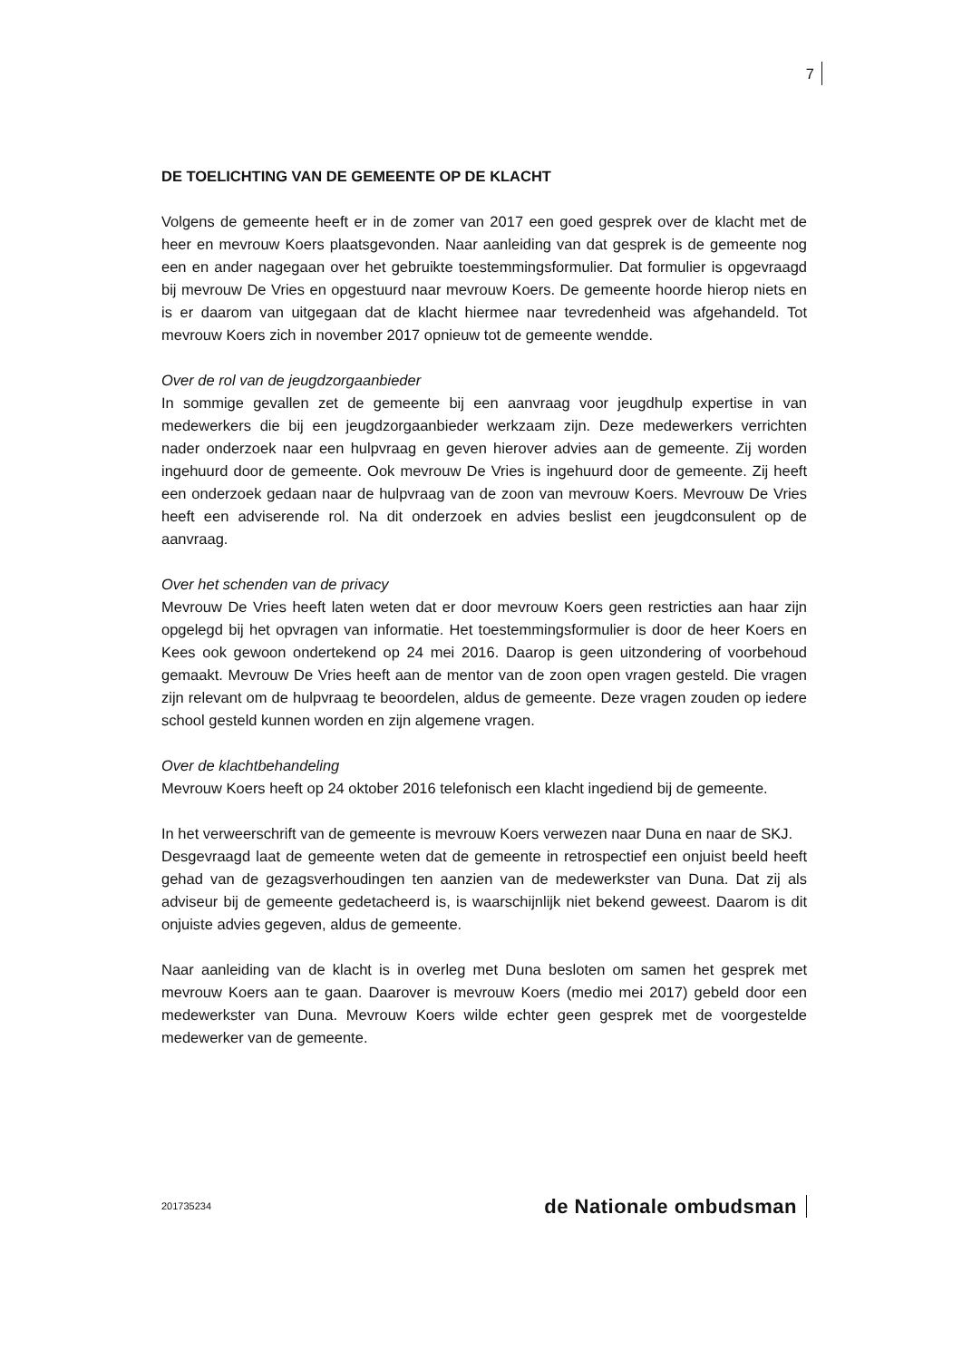7
DE TOELICHTING VAN DE GEMEENTE OP DE KLACHT
Volgens de gemeente heeft er in de zomer van 2017 een goed gesprek over de klacht met de heer en mevrouw Koers plaatsgevonden. Naar aanleiding van dat gesprek is de gemeente nog een en ander nagegaan over het gebruikte toestemmingsformulier. Dat formulier is opgevraagd bij mevrouw De Vries en opgestuurd naar mevrouw Koers. De gemeente hoorde hierop niets en is er daarom van uitgegaan dat de klacht hiermee naar tevredenheid was afgehandeld. Tot mevrouw Koers zich in november 2017 opnieuw tot de gemeente wendde.
Over de rol van de jeugdzorgaanbieder
In sommige gevallen zet de gemeente bij een aanvraag voor jeugdhulp expertise in van medewerkers die bij een jeugdzorgaanbieder werkzaam zijn. Deze medewerkers verrichten nader onderzoek naar een hulpvraag en geven hierover advies aan de gemeente. Zij worden ingehuurd door de gemeente. Ook mevrouw De Vries is ingehuurd door de gemeente. Zij heeft een onderzoek gedaan naar de hulpvraag van de zoon van mevrouw Koers. Mevrouw De Vries heeft een adviserende rol. Na dit onderzoek en advies beslist een jeugdconsulent op de aanvraag.
Over het schenden van de privacy
Mevrouw De Vries heeft laten weten dat er door mevrouw Koers geen restricties aan haar zijn opgelegd bij het opvragen van informatie. Het toestemmingsformulier is door de heer Koers en Kees ook gewoon ondertekend op 24 mei 2016. Daarop is geen uitzondering of voorbehoud gemaakt. Mevrouw De Vries heeft aan de mentor van de zoon open vragen gesteld. Die vragen zijn relevant om de hulpvraag te beoordelen, aldus de gemeente. Deze vragen zouden op iedere school gesteld kunnen worden en zijn algemene vragen.
Over de klachtbehandeling
Mevrouw Koers heeft op 24 oktober 2016 telefonisch een klacht ingediend bij de gemeente.
In het verweerschrift van de gemeente is mevrouw Koers verwezen naar Duna en naar de SKJ.
Desgevraagd laat de gemeente weten dat de gemeente in retrospectief een onjuist beeld heeft gehad van de gezagsverhoudingen ten aanzien van de medewerkster van Duna. Dat zij als adviseur bij de gemeente gedetacheerd is, is waarschijnlijk niet bekend geweest. Daarom is dit onjuiste advies gegeven, aldus de gemeente.
Naar aanleiding van de klacht is in overleg met Duna besloten om samen het gesprek met mevrouw Koers aan te gaan. Daarover is mevrouw Koers (medio mei 2017) gebeld door een medewerkster van Duna. Mevrouw Koers wilde echter geen gesprek met de voorgestelde medewerker van de gemeente.
201735234 de Nationale ombudsman